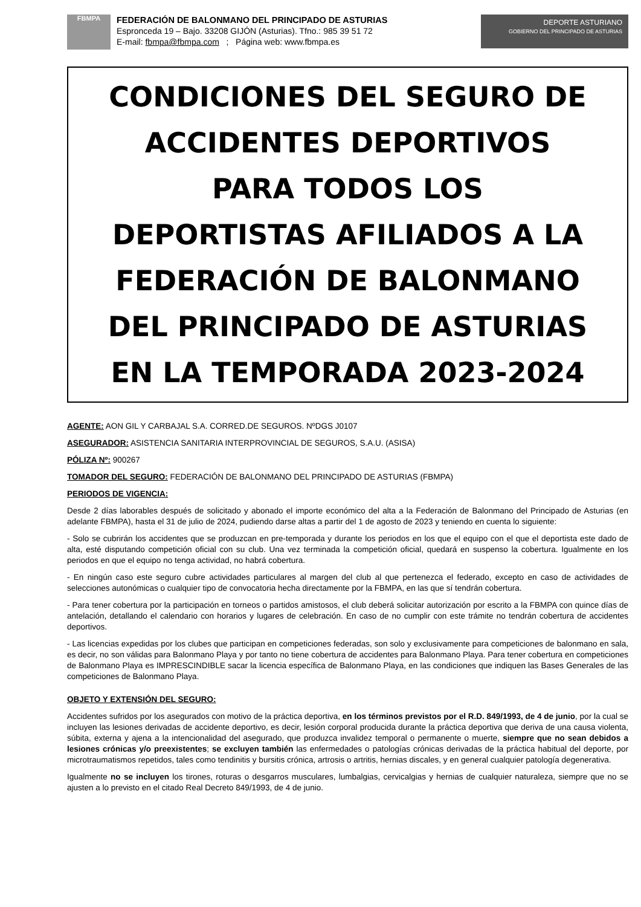FBMPA
FEDERACIÓN DE BALONMANO DEL PRINCIPADO DE ASTURIAS
Espronceda 19 – Bajo. 33208 GIJÓN (Asturias). Tfno.: 985 39 51 72
E-mail: fbmpa@fbmpa.com ; Página web: www.fbmpa.es
DEPORTE ASTURIANO
GOBIERNO DEL PRINCIPADO DE ASTURIAS
CONDICIONES DEL SEGURO DE
ACCIDENTES DEPORTIVOS
PARA TODOS LOS
DEPORTISTAS AFILIADOS A LA
FEDERACIÓN DE BALONMANO
DEL PRINCIPADO DE ASTURIAS
EN LA TEMPORADA 2023-2024
AGENTE: AON GIL Y CARBAJAL S.A. CORRED.DE SEGUROS. NºDGS J0107
ASEGURADOR: ASISTENCIA SANITARIA INTERPROVINCIAL DE SEGUROS, S.A.U. (ASISA)
PÓLIZA Nº: 900267
TOMADOR DEL SEGURO: FEDERACIÓN DE BALONMANO DEL PRINCIPADO DE ASTURIAS (FBMPA)
PERIODOS DE VIGENCIA:
Desde 2 días laborables después de solicitado y abonado el importe económico del alta a la Federación de Balonmano del Principado de Asturias (en adelante FBMPA), hasta el 31 de julio de 2024, pudiendo darse altas a partir del 1 de agosto de 2023 y teniendo en cuenta lo siguiente:
- Solo se cubrirán los accidentes que se produzcan en pre-temporada y durante los periodos en los que el equipo con el que el deportista este dado de alta, esté disputando competición oficial con su club. Una vez terminada la competición oficial, quedará en suspenso la cobertura. Igualmente en los periodos en que el equipo no tenga actividad, no habrá cobertura.
- En ningún caso este seguro cubre actividades particulares al margen del club al que pertenezca el federado, excepto en caso de actividades de selecciones autonómicas o cualquier tipo de convocatoria hecha directamente por la FBMPA, en las que sí tendrán cobertura.
- Para tener cobertura por la participación en torneos o partidos amistosos, el club deberá solicitar autorización por escrito a la FBMPA con quince días de antelación, detallando el calendario con horarios y lugares de celebración. En caso de no cumplir con este trámite no tendrán cobertura de accidentes deportivos.
- Las licencias expedidas por los clubes que participan en competiciones federadas, son solo y exclusivamente para competiciones de balonmano en sala, es decir, no son válidas para Balonmano Playa y por tanto no tiene cobertura de accidentes para Balonmano Playa. Para tener cobertura en competiciones de Balonmano Playa es IMPRESCINDIBLE sacar la licencia específica de Balonmano Playa, en las condiciones que indiquen las Bases Generales de las competiciones de Balonmano Playa.
OBJETO Y EXTENSIÓN DEL SEGURO:
Accidentes sufridos por los asegurados con motivo de la práctica deportiva, en los términos previstos por el R.D. 849/1993, de 4 de junio, por la cual se incluyen las lesiones derivadas de accidente deportivo, es decir, lesión corporal producida durante la práctica deportiva que deriva de una causa violenta, súbita, externa y ajena a la intencionalidad del asegurado, que produzca invalidez temporal o permanente o muerte, siempre que no sean debidos a lesiones crónicas y/o preexistentes; se excluyen también las enfermedades o patologías crónicas derivadas de la práctica habitual del deporte, por microtraumatismos repetidos, tales como tendinitis y bursitis crónica, artrosis o artritis, hernias discales, y en general cualquier patología degenerativa.
Igualmente no se incluyen los tirones, roturas o desgarros musculares, lumbalgias, cervicalgias y hernias de cualquier naturaleza, siempre que no se ajusten a lo previsto en el citado Real Decreto 849/1993, de 4 de junio.